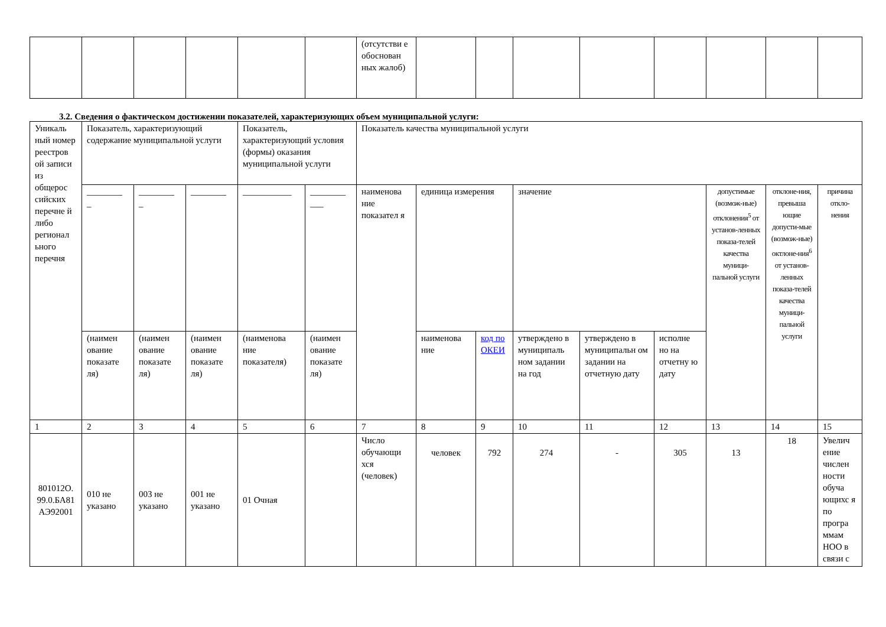| | | | | | | (отсутстви е обоснован ных жалоб) | | | | | | | | |
3.2. Сведения о фактическом достижении показателей, характеризующих объем муниципальной услуги:
| Уникаль ный номер реестров ой записи из общерос сийских перечне й либо регионал ьного перечня | Показатель, характеризующий содержание муниципальной услуги | | | Показатель, характеризующий условия (формы) оказания муниципальной услуги | | Показатель качества муниципальной услуги | | | | | | | | |
| | ________ _ | ________ _ | ________ | ___________ | ________ ___ | наименова ние показател я | единица измерения | | значение | | | допустимые (возмож-ные) отклонения<sup>5</sup> от установ-ленных показа-телей качества муници-пальной услуги | отклоне-ния, превыша ющие допусти-мые (возмож-ные) октлоне-ния<sup>6</sup> от установ-ленных показа-телей качества муници-пальной услуги | причина откло-нения |
| | (наимен ование показате ля) | (наимен ование показате ля) | (наимен ование показате ля) | (наименова ние показателя) | (наимен ование показате ля) | | наименова ние | код по ОКЕИ | утверждено в муниципаль ном задании на год | утверждено в муниципальн ом задании на отчетную дату | исполне но на отчетну ю дату | | | |
| 1 | 2 | 3 | 4 | 5 | 6 | 7 | 8 | 9 | 10 | 11 | 12 | 13 | 14 | 15 |
| 801012О. 99.0.БА81 АЭ92001 | 010 не указано | 003 не указано | 001 не указано | 01 Очная | | Число обучающи хся (человек) | человек | 792 | 274 | - | 305 | 13 | 18 | Увелич ение числен ности обуча ющихс я по програ ммам НОО в связи с |